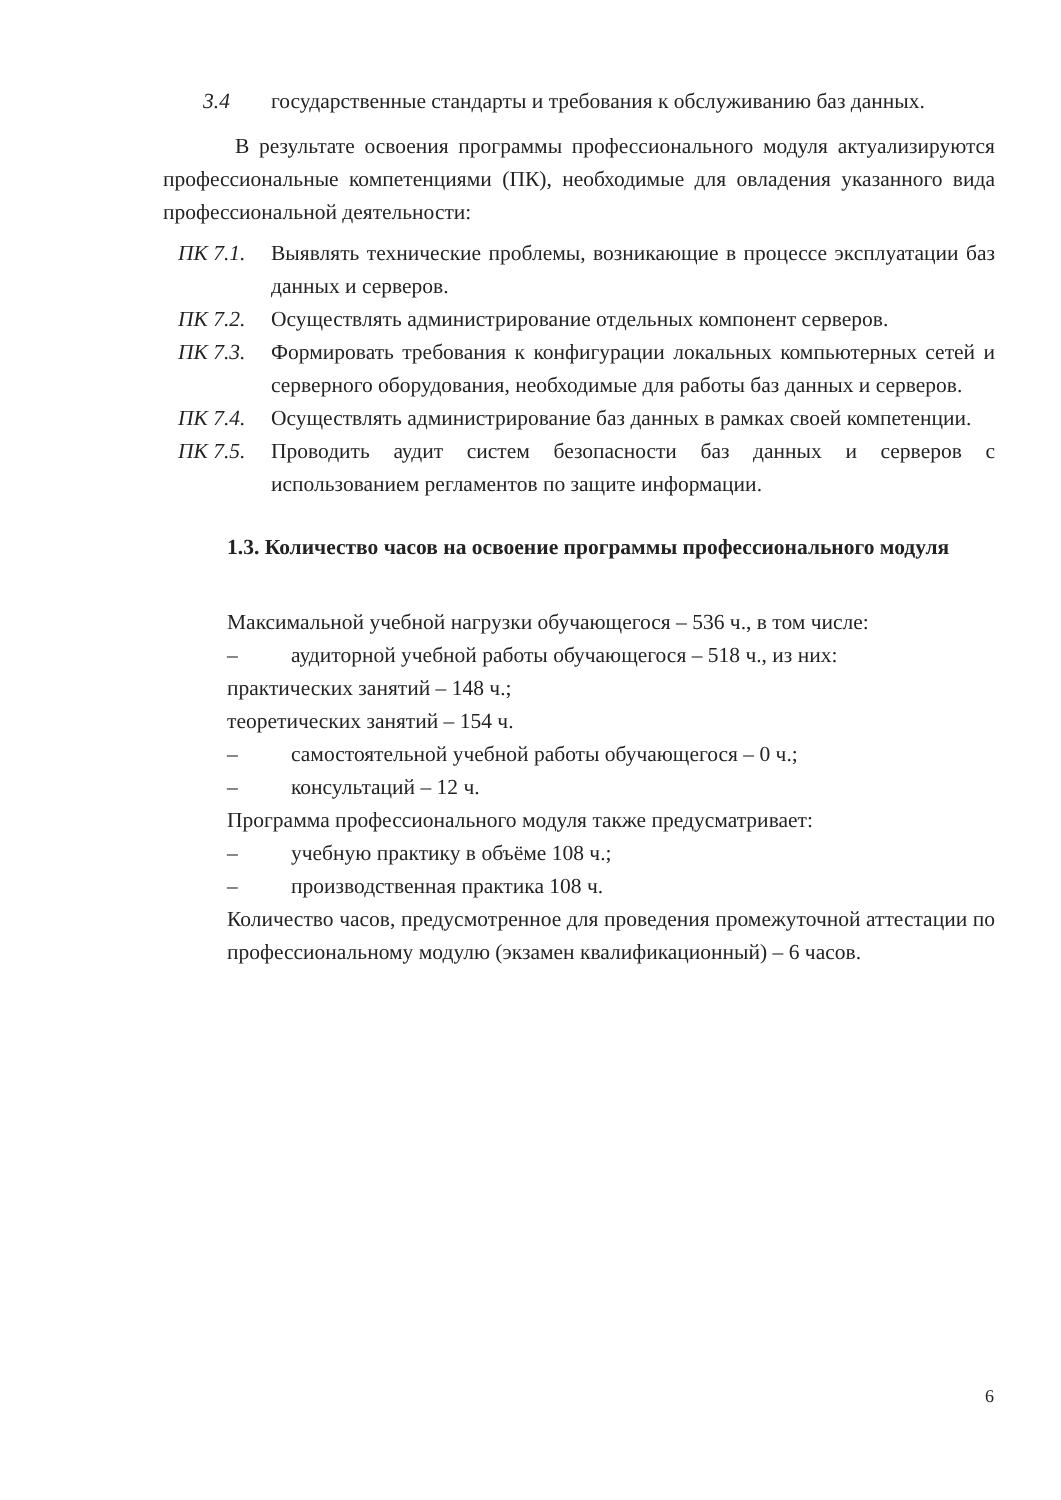3.4 государственные стандарты и требования к обслуживанию баз данных.
В результате освоения программы профессионального модуля актуализируются профессиональные компетенциями (ПК), необходимые для овладения указанного вида профессиональной деятельности:
ПК 7.1. Выявлять технические проблемы, возникающие в процессе эксплуатации баз данных и серверов.
ПК 7.2. Осуществлять администрирование отдельных компонент серверов.
ПК 7.3. Формировать требования к конфигурации локальных компьютерных сетей и серверного оборудования, необходимые для работы баз данных и серверов.
ПК 7.4. Осуществлять администрирование баз данных в рамках своей компетенции.
ПК 7.5. Проводить аудит систем безопасности баз данных и серверов с использованием регламентов по защите информации.
1.3. Количество часов на освоение программы профессионального модуля
Максимальной учебной нагрузки обучающегося – 536 ч., в том числе:
– аудиторной учебной работы обучающегося – 518 ч., из них:
практических занятий – 148 ч.;
теоретических занятий – 154 ч.
– самостоятельной учебной работы обучающегося – 0 ч.;
– консультаций – 12 ч.
Программа профессионального модуля также предусматривает:
– учебную практику в объёме 108 ч.;
– производственная практика 108 ч.
Количество часов, предусмотренное для проведения промежуточной аттестации по профессиональному модулю (экзамен квалификационный) – 6 часов.
6